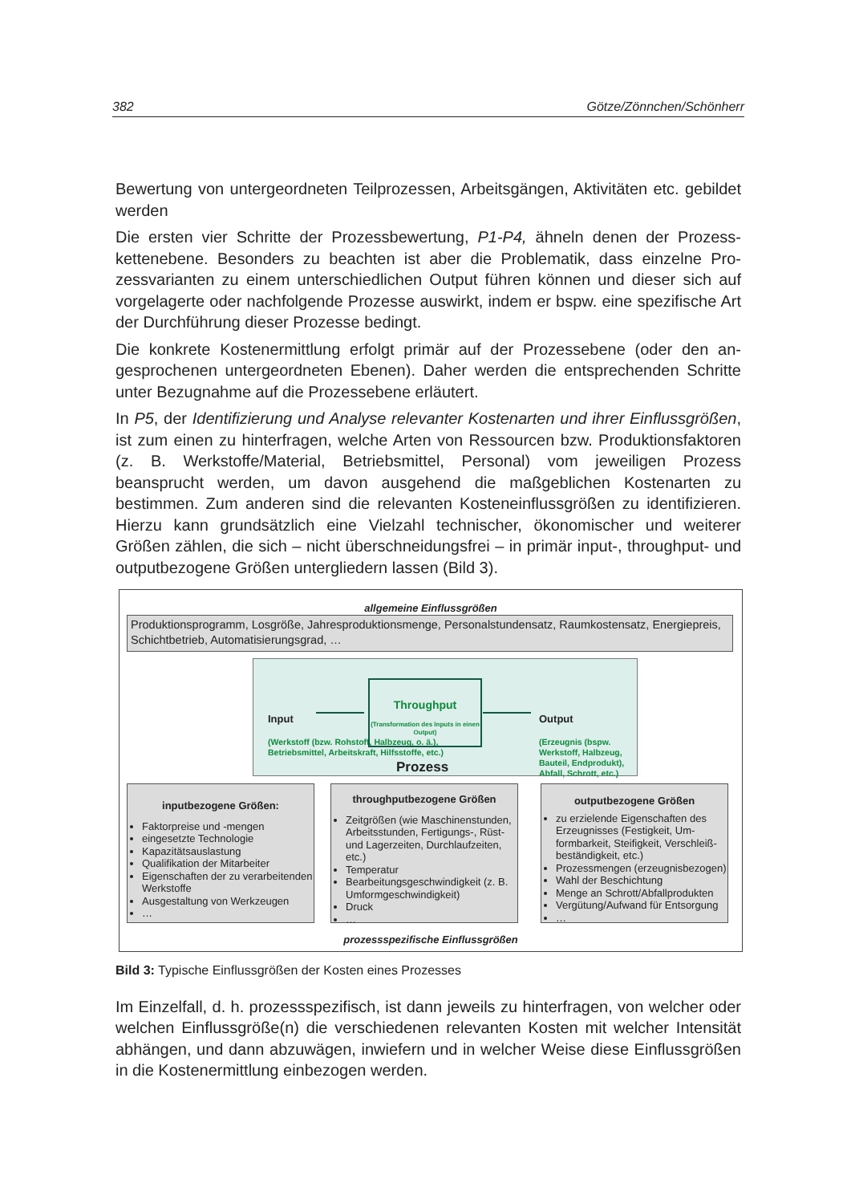382 Götze/Zönnchen/Schönherr
Bewertung von untergeordneten Teilprozessen, Arbeitsgängen, Aktivitäten etc. gebildet werden
Die ersten vier Schritte der Prozessbewertung, P1-P4, ähneln denen der Prozess­kettenebene. Besonders zu beachten ist aber die Problematik, dass einzelne Pro­zessvarianten zu einem unterschiedlichen Output führen können und dieser sich auf vorgelagerte oder nachfolgende Prozesse auswirkt, indem er bspw. eine spezi­fische Art der Durchführung dieser Prozesse bedingt.
Die konkrete Kostenermittlung erfolgt primär auf der Prozessebene (oder den an­gesprochenen untergeordneten Ebenen). Daher werden die entsprechenden Schrit­te unter Bezugnahme auf die Prozessebene erläutert.
In P5, der Identifizierung und Analyse relevanter Kostenarten und ihrer Einflussgrö­ßen, ist zum einen zu hinterfragen, welche Arten von Ressourcen bzw. Produkti­onsfaktoren (z. B. Werkstoffe/Material, Betriebsmittel, Personal) vom jeweiligen Prozess beansprucht werden, um davon ausgehend die maßgeblichen Kostenarten zu bestimmen. Zum anderen sind die relevanten Kosteneinflussgrößen zu identifi­zieren. Hierzu kann grundsätzlich eine Vielzahl technischer, ökonomischer und weiterer Größen zählen, die sich – nicht überschneidungsfrei – in primär input-, throughput- und outputbezogene Größen untergliedern lassen (Bild 3).
allgemeine Einflussgrößen
Produktionsprogramm, Losgröße, Jahresproduktionsmenge, Personalstundensatz, Raumkostensatz, Energiepreis, Schichtbetrieb, Automatisierungsgrad, …
Input
(Werkstoff (bzw. Roh­stoff, Halbzeug, o. ä.),
Betriebsmittel, Arbeits­kraft, Hilfsstoffe, etc.)
Throughput
(Transformation des Inputs in einen Output)
Output
(Erzeugnis (bspw. Werkstoff, Halbzeug,
Bauteil, Endprodukt),
Abfall, Schrott, etc.)
Prozess
inputbezogene Größen:
Faktorpreise und -mengen
eingesetzte Technologie
Kapazitätsauslastung
Qualifikation der Mitarbeiter
Eigenschaften der zu verarbeitenden Werkstoffe
Ausgestaltung von Werkzeugen
…
throughputbezogene Größen
Zeitgrößen (wie Maschinenstunden, Arbeitsstunden, Fertigungs-, Rüst- und Lagerzeiten, Durchlaufzeiten, etc.)
Temperatur
Bearbeitungsgeschwindigkeit (z. B. Umformgeschwindigkeit)
Druck
…
outputbezogene Größen
zu erzielende Eigenschaften des Erzeugnisses (Festigkeit, Um­formbarkeit, Steifigkeit, Verschleiß­beständigkeit, etc.)
Prozessmengen (erzeugnisbezogen)
Wahl der Beschichtung
Menge an Schrott/Abfallprodukten
Vergütung/Aufwand für Entsorgung
…
prozessspezifische Einflussgrößen
Bild 3: Typische Einflussgrößen der Kosten eines Prozesses
Im Einzelfall, d. h. prozessspezifisch, ist dann jeweils zu hinterfragen, von welcher oder welchen Einflussgröße(n) die verschiedenen relevanten Kosten mit welcher Intensität abhängen, und dann abzuwägen, inwiefern und in welcher Weise diese Einflussgrößen in die Kostenermittlung einbezogen werden.